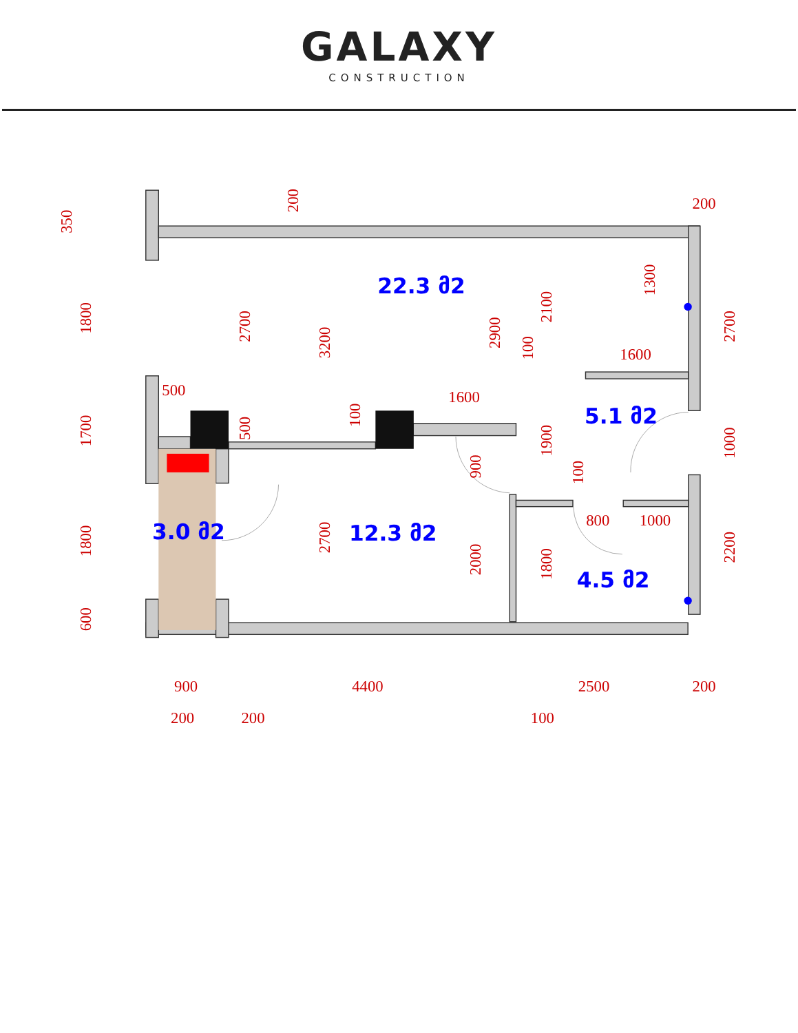GALAXY
CONSTRUCTION
22.3 მ2
5.1 მ2
3.0 მ2
12.3 მ2
4.5 მ2
500
1600
1600
800
1000
200
900
4400
2500
200
200
200
100
350
1800
1700
1800
600
200
2700
3200
500
100
2900
2100
100
1300
2700
1900
900
100
1000
2700
2000
1800
2200